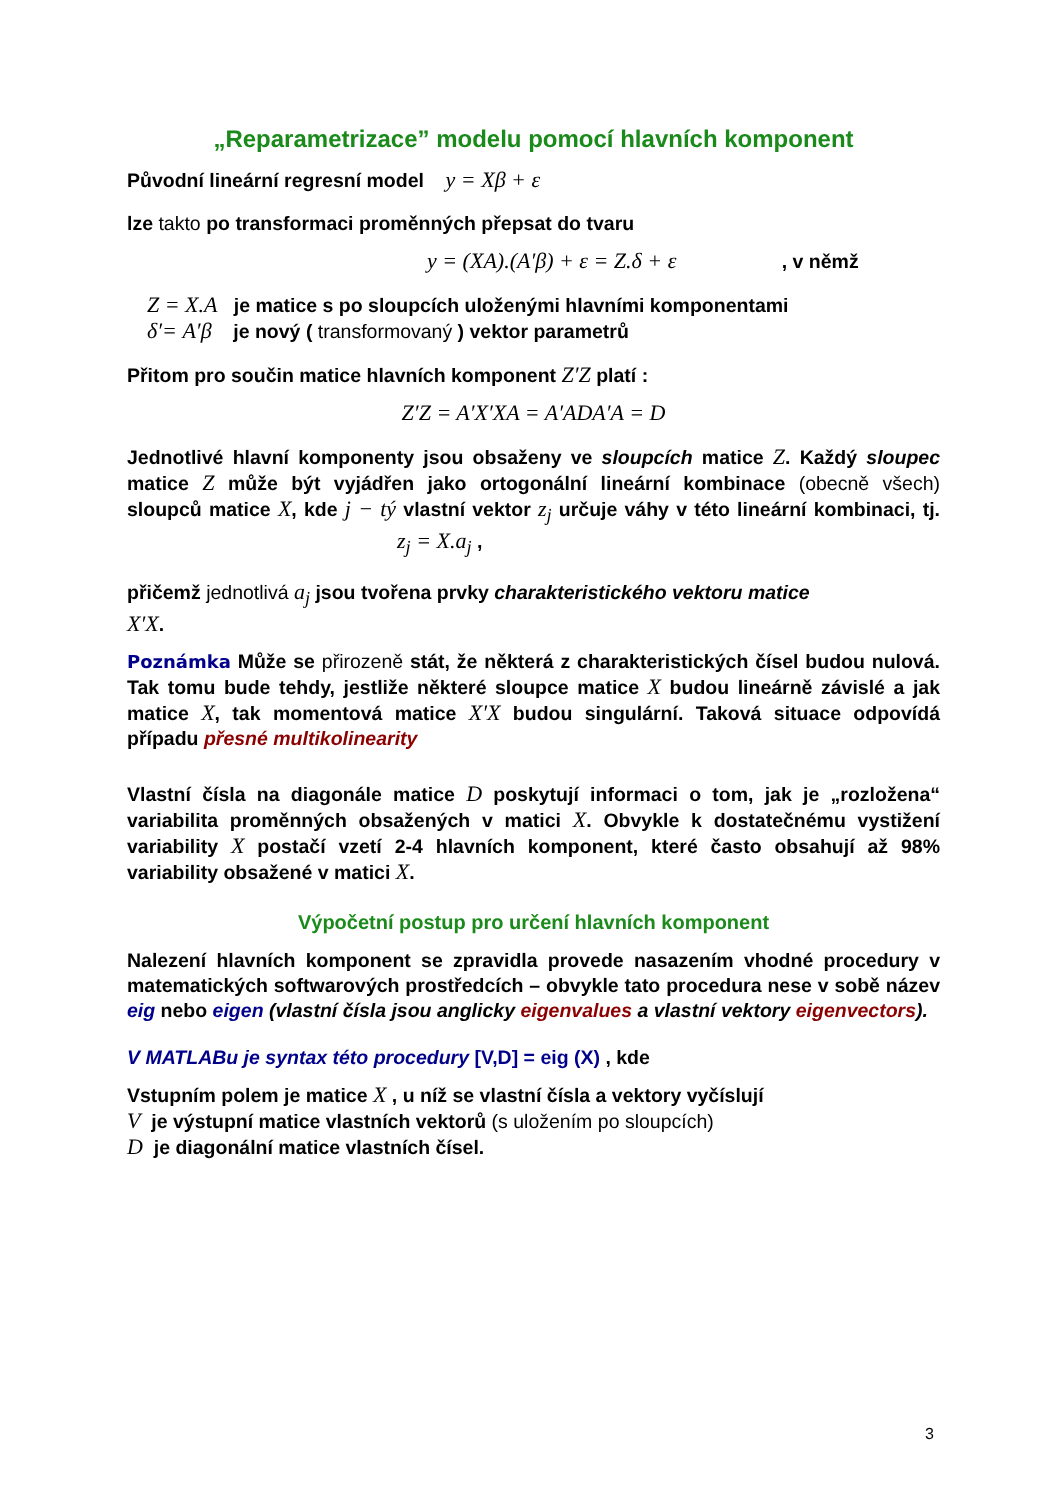„Reparametrizace” modelu pomocí hlavních komponent
Původní lineární regresní model y = Xβ + ε
lze takto po transformaci proměnných přepsat do tvaru
y = (XA).(A′β) + ε = Z.δ + ε , v němž
Z = X.A je matice s po sloupcích uloženými hlavními komponentami
δ′= A′β je nový ( transformovaný ) vektor parametrů
Přitom pro součin matice hlavních komponent Z′Z platí :
Z′Z = A′X′XA = A′ADA′A = D
Jednotlivé hlavní komponenty jsou obsaženy ve sloupcích matice Z. Každý sloupec matice Z může být vyjádřen jako ortogonální lineární kombinace (obecně všech) sloupců matice X, kde j − tý vlastní vektor z<sub>j</sub> určuje váhy v této lineární kombinaci, tj. z<sub>j</sub> = X.a<sub>j</sub> ,
přičemž jednotlivá a<sub>j</sub> jsou tvořena prvky charakteristického vektoru matice
X′X.
Poznámka Může se přirozeně stát, že některá z charakteristických čísel budou nulová. Tak tomu bude tehdy, jestliže některé sloupce matice X budou lineárně závislé a jak matice X, tak momentová matice X′X budou singulární. Taková situace odpovídá případu přesné multikolinearity
Vlastní čísla na diagonále matice D poskytují informaci o tom, jak je „rozložena“ variabilita proměnných obsažených v matici X. Obvykle k dostatečnému vystižení variability X postačí vzetí 2-4 hlavních komponent, které často obsahují až 98% variability obsažené v matici X.
Výpočetní postup pro určení hlavních komponent
Nalezení hlavních komponent se zpravidla provede nasazením vhodné procedury v matematických softwarových prostředcích – obvykle tato procedura nese v sobě název eig nebo eigen (vlastní čísla jsou anglicky eigenvalues a vlastní vektory eigenvectors).
V MATLABu je syntax této procedury [V,D] = eig (X) , kde
Vstupním polem je matice X , u níž se vlastní čísla a vektory vyčíslují
V je výstupní matice vlastních vektorů (s uložením po sloupcích)
D je diagonální matice vlastních čísel.
3